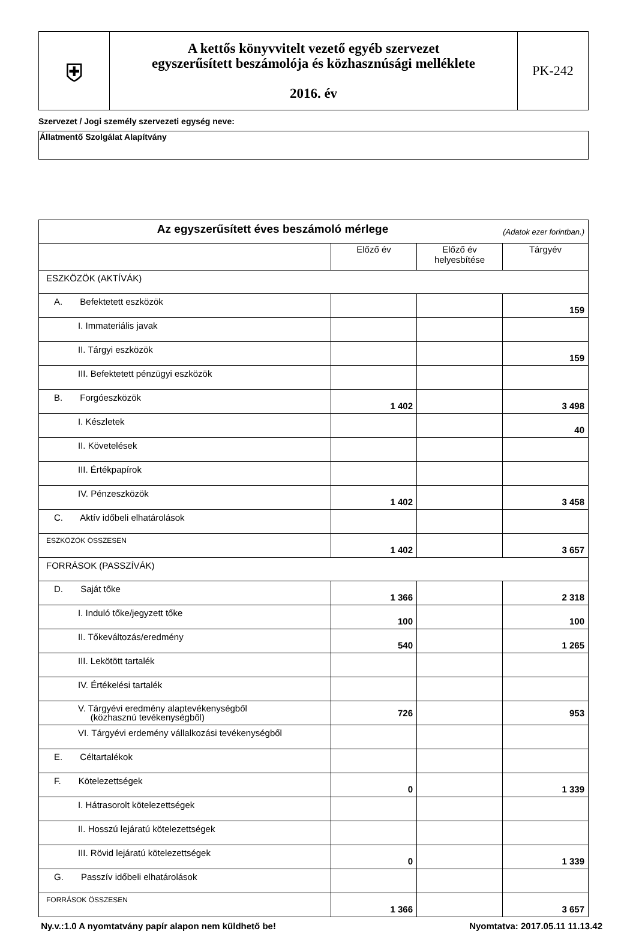| ⛨ | A kettős könyvvitelt vezető egyéb szervezet egyszerűsített beszámolója és közhasznúsági melléklete 2016. év | PK-242 |
Szervezet / Jogi személy szervezeti egység neve:
Állatmentő Szolgálat Alapítvány
| Az egyszerűsített éves beszámoló mérlege (Adatok ezer forintban.) | | | |
| | Előző év | Előző év helyesbítése | Tárgyév |
| ESZKÖZÖK (AKTÍVÁK) | | | |
| A. Befektetett eszközök | | | 159 |
| I. Immateriális javak | | | |
| II. Tárgyi eszközök | | | 159 |
| III. Befektetett pénzügyi eszközök | | | |
| B. Forgóeszközök | 1 402 | | 3 498 |
| I. Készletek | | | 40 |
| II. Követelések | | | |
| III. Értékpapírok | | | |
| IV. Pénzeszközök | 1 402 | | 3 458 |
| C. Aktív időbeli elhatárolások | | | |
| ESZKÖZÖK ÖSSZESEN | 1 402 | | 3 657 |
| FORRÁSOK (PASSZÍVÁK) | | | |
| D. Saját tőke | 1 366 | | 2 318 |
| I. Induló tőke/jegyzett tőke | 100 | | 100 |
| II. Tőkeváltozás/eredmény | 540 | | 1 265 |
| III. Lekötött tartalék | | | |
| IV. Értékelési tartalék | | | |
| V. Tárgyévi eredmény alaptevékenységből (közhasznú tevékenységből) | 726 | | 953 |
| VI. Tárgyévi erdemény vállalkozási tevékenységből | | | |
| E. Céltartalékok | | | |
| F. Kötelezettségek | 0 | | 1 339 |
| I. Hátrasorolt kötelezettségek | | | |
| II. Hosszú lejáratú kötelezettségek | | | |
| III. Rövid lejáratú kötelezettségek | 0 | | 1 339 |
| G. Passzív időbeli elhatárolások | | | |
| FORRÁSOK ÖSSZESEN | 1 366 | | 3 657 |
Ny.v.:1.0 A nyomtatvány papír alapon nem küldhető be! Nyomtatva: 2017.05.11 11.13.42